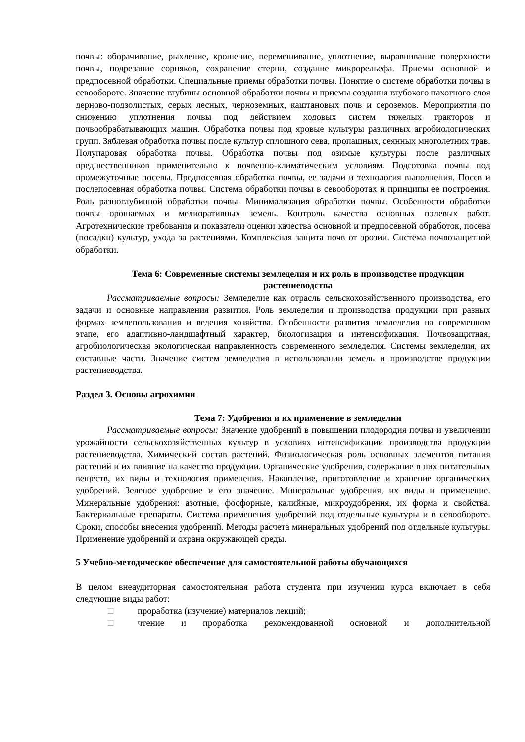почвы: оборачивание, рыхление, крошение, перемешивание, уплотнение, выравнивание поверхности почвы, подрезание сорняков, сохранение стерни, создание микрорельефа. Приемы основной и предпосевной обработки. Специальные приемы обработки почвы. Понятие о системе обработки почвы в севообороте. Значение глубины основной обработки почвы и приемы создания глубокого пахотного слоя дерново-подзолистых, серых лесных, черноземных, каштановых почв и сероземов. Мероприятия по снижению уплотнения почвы под действием ходовых систем тяжелых тракторов и почвообрабатывающих машин. Обработка почвы под яровые культуры различных агробиологических групп. Зяблевая обработка почвы после культур сплошного сева, пропашных, сеянных многолетних трав. Полупаровая обработка почвы. Обработка почвы под озимые культуры после различных предшественников применительно к почвенно-климатическим условиям. Подготовка почвы под промежуточные посевы. Предпосевная обработка почвы, ее задачи и технология выполнения. Посев и послепосевная обработка почвы. Система обработки почвы в севооборотах и принципы ее построения. Роль разноглубинной обработки почвы. Минимализация обработки почвы. Особенности обработки почвы орошаемых и мелиоративных земель. Контроль качества основных полевых работ. Агротехнические требования и показатели оценки качества основной и предпосевной обработок, посева (посадки) культур, ухода за растениями. Комплексная защита почв от эрозии. Система почвозащитной обработки.
Тема 6: Современные системы земледелия и их роль в производстве продукции растениеводства
Рассматриваемые вопросы: Земледелие как отрасль сельскохозяйственного производства, его задачи и основные направления развития. Роль земледелия и производства продукции при разных формах землепользования и ведения хозяйства. Особенности развития земледелия на современном этапе, его адаптивно-ландшафтный характер, биологизация и интенсификация. Почвозащитная, агробиологическая экологическая направленность современного земледелия. Системы земледелия, их составные части. Значение систем земледелия в использовании земель и производстве продукции растениеводства.
Раздел 3. Основы агрохимии
Тема 7: Удобрения и их применение в земледелии
Рассматриваемые вопросы: Значение удобрений в повышении плодородия почвы и увеличении урожайности сельскохозяйственных культур в условиях интенсификации производства продукции растениеводства. Химический состав растений. Физиологическая роль основных элементов питания растений и их влияние на качество продукции. Органические удобрения, содержание в них питательных веществ, их виды и технология применения. Накопление, приготовление и хранение органических удобрений. Зеленое удобрение и его значение. Минеральные удобрения, их виды и применение. Минеральные удобрения: азотные, фосфорные, калийные, микроудобрения, их форма и свойства. Бактериальные препараты. Система применения удобрений под отдельные культуры и в севообороте. Сроки, способы внесения удобрений. Методы расчета минеральных удобрений под отдельные культуры. Применение удобрений и охрана окружающей среды.
5 Учебно-методическое обеспечение для самостоятельной работы обучающихся
В целом внеаудиторная самостоятельная работа студента при изучении курса включает в себя следующие виды работ:
□ проработка (изучение) материалов лекций;
□ чтение и проработка рекомендованной основной и дополнительной